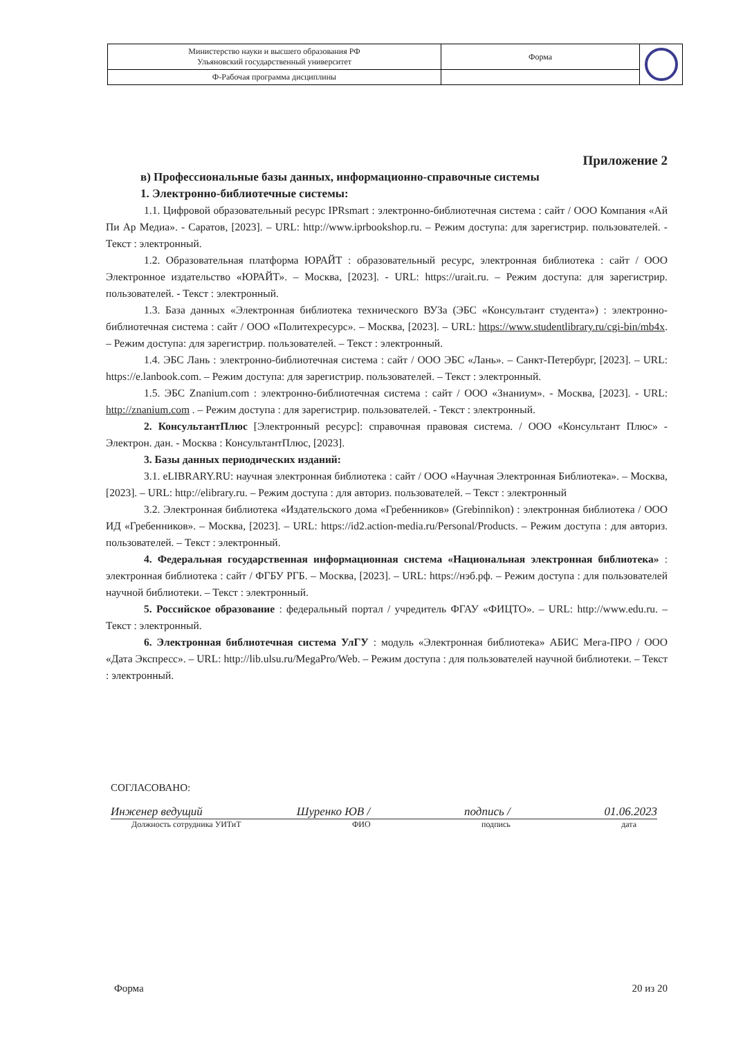| Министерство науки и высшего образования РФ Ульяновский государственный университет | Форма | |
| Ф-Рабочая программа дисциплины | | |
Приложение 2
в) Профессиональные базы данных, информационно-справочные системы
1. Электронно-библиотечные системы:
1.1. Цифровой образовательный ресурс IPRsmart : электронно-библиотечная система : сайт / ООО Компания «Ай Пи Ар Медиа». - Саратов, [2023]. – URL: http://www.iprbookshop.ru. – Режим доступа: для зарегистрир. пользователей. - Текст : электронный.
1.2. Образовательная платформа ЮРАЙТ : образовательный ресурс, электронная библиотека : сайт / ООО Электронное издательство «ЮРАЙТ». – Москва, [2023]. - URL: https://urait.ru. – Режим доступа: для зарегистрир. пользователей. - Текст : электронный.
1.3. База данных «Электронная библиотека технического ВУЗа (ЭБС «Консультант студента») : электронно-библиотечная система : сайт / ООО «Политехресурс». – Москва, [2023]. – URL: https://www.studentlibrary.ru/cgi-bin/mb4x. – Режим доступа: для зарегистрир. пользователей. – Текст : электронный.
1.4. ЭБС Лань : электронно-библиотечная система : сайт / ООО ЭБС «Лань». – Санкт-Петербург, [2023]. – URL: https://e.lanbook.com. – Режим доступа: для зарегистрир. пользователей. – Текст : электронный.
1.5. ЭБС Znanium.com : электронно-библиотечная система : сайт / ООО «Знаниум». - Москва, [2023]. - URL: http://znanium.com . – Режим доступа : для зарегистрир. пользователей. - Текст : электронный.
2. КонсультантПлюс [Электронный ресурс]: справочная правовая система. / ООО «Консультант Плюс» - Электрон. дан. - Москва : КонсультантПлюс, [2023].
3. Базы данных периодических изданий:
3.1. eLIBRARY.RU: научная электронная библиотека : сайт / ООО «Научная Электронная Библиотека». – Москва, [2023]. – URL: http://elibrary.ru. – Режим доступа : для авториз. пользователей. – Текст : электронный
3.2. Электронная библиотека «Издательского дома «Гребенников» (Grebinnikon) : электронная библиотека / ООО ИД «Гребенников». – Москва, [2023]. – URL: https://id2.action-media.ru/Personal/Products. – Режим доступа : для авториз. пользователей. – Текст : электронный.
4. Федеральная государственная информационная система «Национальная электронная библиотека» : электронная библиотека : сайт / ФГБУ РГБ. – Москва, [2023]. – URL: https://нэб.рф. – Режим доступа : для пользователей научной библиотеки. – Текст : электронный.
5. Российское образование : федеральный портал / учредитель ФГАУ «ФИЦТО». – URL: http://www.edu.ru. – Текст : электронный.
6. Электронная библиотечная система УлГУ : модуль «Электронная библиотека» АБИС Мега-ПРО / ООО «Дата Экспресс». – URL: http://lib.ulsu.ru/MegaPro/Web. – Режим доступа : для пользователей научной библиотеки. – Текст : электронный.
СОГЛАСОВАНО:
Инженер ведущий Шуренко ЮВ / подпись / 01.06.2023
Должность сотрудника УИТиТ ФИО подпись дата
Форма 20 из 20